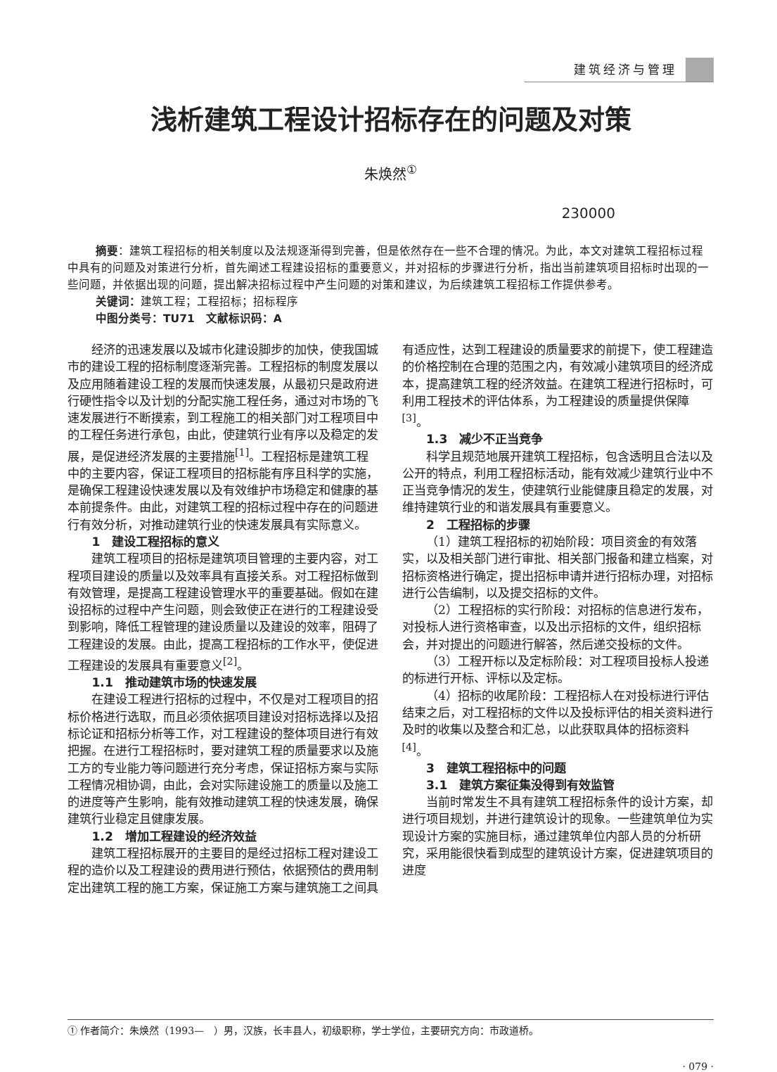建筑经济与管理
浅析建筑工程设计招标存在的问题及对策
朱焕然<sup>①</sup>
230000
摘要：建筑工程招标的相关制度以及法规逐渐得到完善，但是依然存在一些不合理的情况。为此，本文对建筑工程招标过程中具有的问题及对策进行分析，首先阐述工程建设招标的重要意义，并对招标的步骤进行分析，指出当前建筑项目招标时出现的一些问题，并依据出现的问题，提出解决招标过程中产生问题的对策和建议，为后续建筑工程招标工作提供参考。
关键词：建筑工程；工程招标；招标程序
中图分类号：TU71　文献标识码：A
经济的迅速发展以及城市化建设脚步的加快，使我国城市的建设工程的招标制度逐渐完善。工程招标的制度发展以及应用随着建设工程的发展而快速发展，从最初只是政府进行硬性指令以及计划的分配实施工程任务，通过对市场的飞速发展进行不断摸索，到工程施工的相关部门对工程项目中的工程任务进行承包，由此，使建筑行业有序以及稳定的发展，是促进经济发展的主要措施<sup>[1]</sup>。工程招标是建筑工程中的主要内容，保证工程项目的招标能有序且科学的实施，是确保工程建设快速发展以及有效维护市场稳定和健康的基本前提条件。由此，对建筑工程的招标过程中存在的问题进行有效分析，对推动建筑行业的快速发展具有实际意义。
1　建设工程招标的意义
建筑工程项目的招标是建筑项目管理的主要内容，对工程项目建设的质量以及效率具有直接关系。对工程招标做到有效管理，是提高工程建设管理水平的重要基础。假如在建设招标的过程中产生问题，则会致使正在进行的工程建设受到影响，降低工程管理的建设质量以及建设的效率，阻碍了工程建设的发展。由此，提高工程招标的工作水平，使促进工程建设的发展具有重要意义<sup>[2]</sup>。
1.1　推动建筑市场的快速发展
在建设工程进行招标的过程中，不仅是对工程项目的招标价格进行选取，而且必须依据项目建设对招标选择以及招标论证和招标分析等工作，对工程建设的整体项目进行有效把握。在进行工程招标时，要对建筑工程的质量要求以及施工方的专业能力等问题进行充分考虑，保证招标方案与实际工程情况相协调，由此，会对实际建设施工的质量以及施工的进度等产生影响，能有效推动建筑工程的快速发展，确保建筑行业稳定且健康发展。
1.2　增加工程建设的经济效益
建筑工程招标展开的主要目的是经过招标工程对建设工程的造价以及工程建设的费用进行预估，依据预估的费用制定出建筑工程的施工方案，保证施工方案与建筑施工之间具有适应性，达到工程建设的质量要求的前提下，使工程建造的价格控制在合理的范围之内，有效减小建筑项目的经济成本，提高建筑工程的经济效益。在建筑工程进行招标时，可利用工程技术的评估体系，为工程建设的质量提供保障<sup>[3]</sup>。
1.3　减少不正当竞争
科学且规范地展开建筑工程招标，包含透明且合法以及公开的特点，利用工程招标活动，能有效减少建筑行业中不正当竞争情况的发生，使建筑行业能健康且稳定的发展，对维持建筑行业的和谐发展具有重要意义。
2　工程招标的步骤
（1）建筑工程招标的初始阶段：项目资金的有效落实，以及相关部门进行审批、相关部门报备和建立档案，对招标资格进行确定，提出招标申请并进行招标办理，对招标进行公告编制，以及提交招标的文件。
（2）工程招标的实行阶段：对招标的信息进行发布，对投标人进行资格审查，以及出示招标的文件，组织招标会，并对提出的问题进行解答，然后递交投标的文件。
（3）工程开标以及定标阶段：对工程项目投标人投递的标进行开标、评标以及定标。
（4）招标的收尾阶段：工程招标人在对投标进行评估结束之后，对工程招标的文件以及投标评估的相关资料进行及时的收集以及整合和汇总，以此获取具体的招标资料<sup>[4]</sup>。
3　建筑工程招标中的问题
3.1　建筑方案征集没得到有效监管
当前时常发生不具有建筑工程招标条件的设计方案，却进行项目规划，并进行建筑设计的现象。一些建筑单位为实现设计方案的实施目标，通过建筑单位内部人员的分析研究，采用能很快看到成型的建筑设计方案，促进建筑项目的进度
① 作者简介：朱焕然（1993—　）男，汉族，长丰县人，初级职称，学士学位，主要研究方向：市政道桥。
· 079 ·